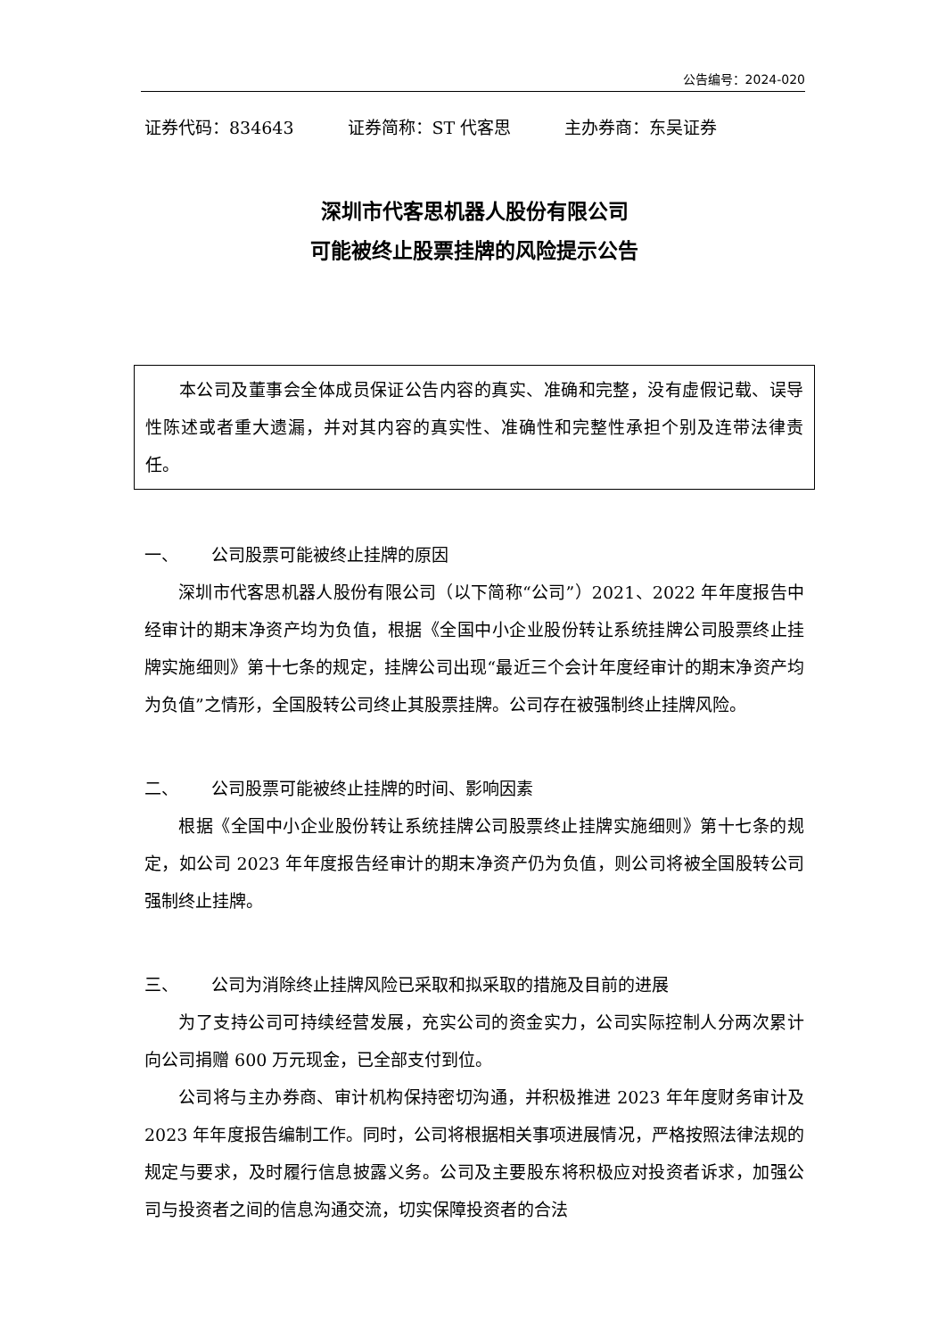公告编号：2024-020
证券代码：834643 证券简称：ST 代客思 主办券商：东吴证券
深圳市代客思机器人股份有限公司
可能被终止股票挂牌的风险提示公告
本公司及董事会全体成员保证公告内容的真实、准确和完整，没有虚假记载、误导性陈述或者重大遗漏，并对其内容的真实性、准确性和完整性承担个别及连带法律责任。
一、 公司股票可能被终止挂牌的原因
深圳市代客思机器人股份有限公司（以下简称“公司”）2021、2022 年年度报告中经审计的期末净资产均为负值，根据《全国中小企业股份转让系统挂牌公司股票终止挂牌实施细则》第十七条的规定，挂牌公司出现“最近三个会计年度经审计的期末净资产均为负值”之情形，全国股转公司终止其股票挂牌。公司存在被强制终止挂牌风险。
二、 公司股票可能被终止挂牌的时间、影响因素
根据《全国中小企业股份转让系统挂牌公司股票终止挂牌实施细则》第十七条的规定，如公司 2023 年年度报告经审计的期末净资产仍为负值，则公司将被全国股转公司强制终止挂牌。
三、 公司为消除终止挂牌风险已采取和拟采取的措施及目前的进展
为了支持公司可持续经营发展，充实公司的资金实力，公司实际控制人分两次累计向公司捐赠 600 万元现金，已全部支付到位。
公司将与主办券商、审计机构保持密切沟通，并积极推进 2023 年年度财务审计及 2023 年年度报告编制工作。同时，公司将根据相关事项进展情况，严格按照法律法规的规定与要求，及时履行信息披露义务。公司及主要股东将积极应对投资者诉求，加强公司与投资者之间的信息沟通交流，切实保障投资者的合法